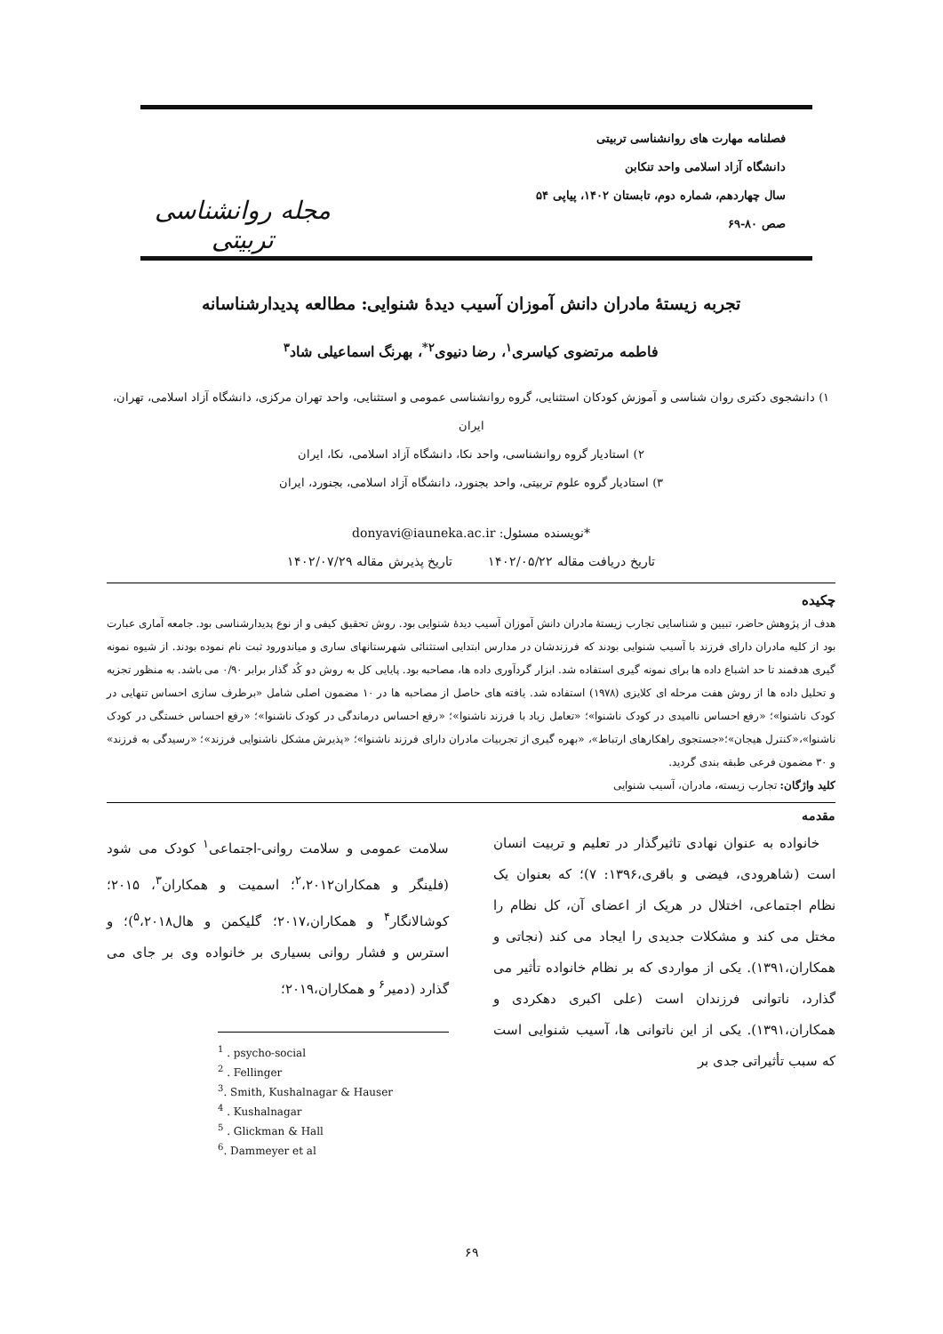فصلنامه مهارت های روانشناسی تربیتی
دانشگاه آزاد اسلامی واحد تنکابن
سال چهاردهم، شماره دوم، تابستان ۱۴۰۲، پیاپی ۵۴
صص ۸۰-۶۹
مجله روانشناسی تربیتی
تجربه زیستهٔ مادران دانش آموزان آسیب دیدهٔ شنوایی: مطالعه پدیدارشناسانه
فاطمه مرتضوی کیاسری<sup>۱</sup>، رضا دنیوی<sup>۲*</sup>، بهرنگ اسماعیلی شاد<sup>۳</sup>
۱) دانشجوی دکتری روان شناسی و آموزش کودکان استثنایی، گروه روانشناسی عمومی و استثنایی، واحد تهران مرکزی، دانشگاه آزاد اسلامی، تهران، ایران
۲) استادیار گروه روانشناسی، واحد نکا، دانشگاه آزاد اسلامی، نکا، ایران
۳) استادیار گروه علوم تربیتی، واحد بجنورد، دانشگاه آزاد اسلامی، بجنورد، ایران
*نویسنده مسئول: donyavi@iauneka.ac.ir
تاریخ دریافت مقاله ۱۴۰۲/۰۵/۲۲ تاریخ پذیرش مقاله ۱۴۰۲/۰۷/۲۹
چکیده
هدف از پژوهش حاضر، تبیین و شناسایی تجارب زیستهٔ مادران دانش آموزان آسیب دیدهٔ شنوایی بود. روش تحقیق کیفی و از نوع پدیدارشناسی بود. جامعه آماری عبارت بود از کلیه مادران دارای فرزند با آسیب شنوایی بودند که فرزندشان در مدارس ابتدایی استثنائی شهرستانهای ساری و میاندورود ثبت نام نموده بودند. از شیوه نمونه گیری هدفمند تا حد اشباع داده ها برای نمونه گیری استفاده شد. ابزار گردآوری داده ها، مصاحبه بود. پایایی کل به روش دو کُد گذار برابر ۰/۹۰ می باشد. به منظور تجزیه و تحلیل داده ها از روش هفت مرحله ای کلایزی (۱۹۷۸) استفاده شد. یافته های حاصل از مصاحبه ها در ۱۰ مضمون اصلی شامل «برطرف سازی احساس تنهایی در کودک ناشنوا»؛ «رفع احساس ناامیدی در کودک ناشنوا»؛ «تعامل زیاد با فرزند ناشنوا»؛ «رفع احساس درماندگی در کودک ناشنوا»؛ «رفع احساس خستگی در کودک ناشنوا»،«کنترل هیجان»؛«جستجوی راهکارهای ارتباط»، «بهره گیری از تجربیات مادران دارای فرزند ناشنوا»؛ «پذیرش مشکل ناشنوایی فرزند»؛ «رسیدگی به فرزند» و ۳۰ مضمون فرعی طبقه بندی گردید.
کلید واژگان: تجارب زیسته، مادران، آسیب شنوایی
مقدمه
خانواده به عنوان نهادی تاثیرگذار در تعلیم و تربیت انسان است (شاهرودی، فیضی و باقری،۱۳۹۶: ۷)؛ که بعنوان یک نظام اجتماعی، اختلال در هریک از اعضای آن، کل نظام را مختل می کند و مشکلات جدیدی را ایجاد می کند (نجاتی و همکاران،۱۳۹۱). یکی از مواردی که بر نظام خانواده تأثیر می گذارد، ناتوانی فرزندان است (علی اکبری دهکردی و همکاران،۱۳۹۱). یکی از این ناتوانی ها، آسیب شنوایی است که سبب تأثیراتی جدی بر
سلامت عمومی و سلامت روانی-اجتماعی<sup>۱</sup> کودک می شود (فلینگر و همکاران<sup>۲</sup>،۲۰۱۲؛ اسمیت و همکاران<sup>۳</sup>، ۲۰۱۵؛ کوشالانگار<sup>۴</sup> و همکاران،۲۰۱۷؛ گلیکمن و هال<sup>۵</sup>،۲۰۱۸)؛ و استرس و فشار روانی بسیاری بر خانواده وی بر جای می گذارد (دمیر<sup>۶</sup> و همکاران،۲۰۱۹؛
<sup>1</sup> . psycho-social
<sup>2</sup> . Fellinger
<sup>3</sup>. Smith, Kushalnagar & Hauser
<sup>4</sup> . Kushalnagar
<sup>5</sup> . Glickman & Hall
<sup>6</sup>. Dammeyer et al
۶۹